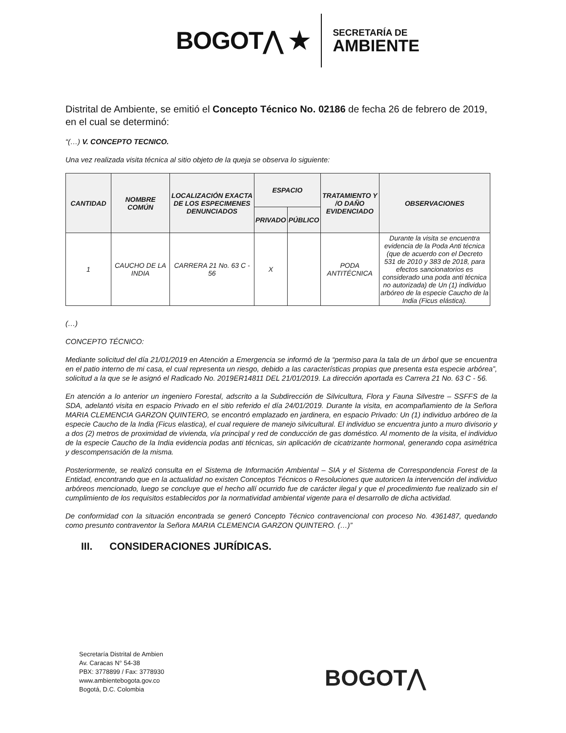BOGOT⋀ ★
SECRETARÍA DE
AMBIENTE
Distrital de Ambiente, se emitió el Concepto Técnico No. 02186 de fecha 26 de febrero de 2019, en el cual se determinó:
“(…) V. CONCEPTO TECNICO.
Una vez realizada visita técnica al sitio objeto de la queja se observa lo siguiente:
| CANTIDAD | NOMBRE COMÚN | LOCALIZACIÓN EXACTA DE LOS ESPECIMENES DENUNCIADOS | ESPACIO | | TRATAMIENTO Y /O DAÑO EVIDENCIADO | OBSERVACIONES |
| --- | --- | --- | --- | --- | --- | --- |
| | | | PRIVADO | PÚBLICO | | |
| 1 | CAUCHO DE LA INDIA | CARRERA 21 No. 63 C - 56 | X | | PODA ANTITÉCNICA | Durante la visita se encuentra evidencia de la Poda Anti técnica (que de acuerdo con el Decreto 531 de 2010 y 383 de 2018, para efectos sancionatorios es considerado una poda anti técnica no autorizada) de Un (1) individuo arbóreo de la especie Caucho de la India (Ficus elástica). |
(…)
CONCEPTO TÉCNICO:
Mediante solicitud del día 21/01/2019 en Atención a Emergencia se informó de la “permiso para la tala de un árbol que se encuentra en el patio interno de mi casa, el cual representa un riesgo, debido a las características propias que presenta esta especie arbórea”, solicitud a la que se le asignó el Radicado No. 2019ER14811 DEL 21/01/2019. La dirección aportada es Carrera 21 No. 63 C - 56.
En atención a lo anterior un ingeniero Forestal, adscrito a la Subdirección de Silvicultura, Flora y Fauna Silvestre – SSFFS de la SDA, adelantó visita en espacio Privado en el sitio referido el día 24/01/2019. Durante la visita, en acompañamiento de la Señora MARIA CLEMENCIA GARZON QUINTERO, se encontró emplazado en jardinera, en espacio Privado: Un (1) individuo arbóreo de la especie Caucho de la India (Ficus elastica), el cual requiere de manejo silvicultural. El individuo se encuentra junto a muro divisorio y a dos (2) metros de proximidad de vivienda, vía principal y red de conducción de gas doméstico. Al momento de la visita, el individuo de la especie Caucho de la India evidencia podas anti técnicas, sin aplicación de cicatrizante hormonal, generando copa asimétrica y descompensación de la misma.
Posteriormente, se realizó consulta en el Sistema de Información Ambiental – SIA y el Sistema de Correspondencia Forest de la Entidad, encontrando que en la actualidad no existen Conceptos Técnicos o Resoluciones que autoricen la intervención del individuo arbóreos mencionado, luego se concluye que el hecho allí ocurrido fue de carácter ilegal y que el procedimiento fue realizado sin el cumplimiento de los requisitos establecidos por la normatividad ambiental vigente para el desarrollo de dicha actividad.
De conformidad con la situación encontrada se generó Concepto Técnico contravencional con proceso No. 4361487, quedando como presunto contraventor la Señora MARIA CLEMENCIA GARZON QUINTERO. (…)”
III. CONSIDERACIONES JURÍDICAS.
Secretaría Distrital de Ambien
Av. Caracas N° 54-38
PBX: 3778899 / Fax: 3778930
www.ambientebogota.gov.co
Bogotá, D.C. Colombia
BOGOT⋀